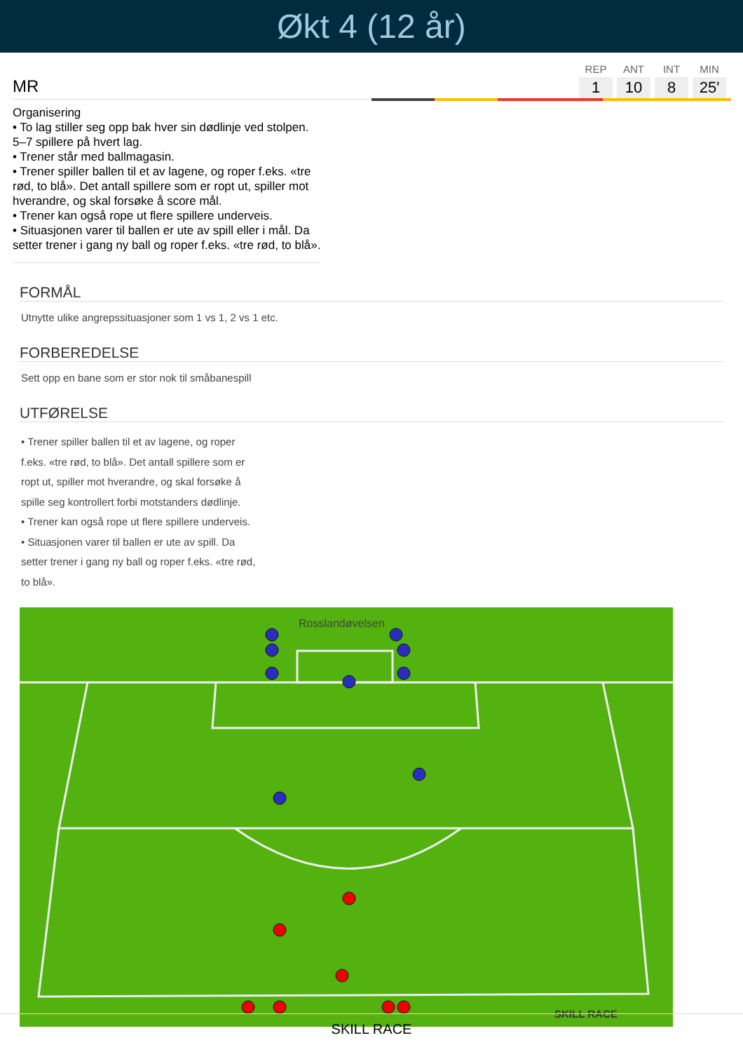Økt 4 (12 år)
MR
| REP | ANT | INT | MIN |
| --- | --- | --- | --- |
| 1 | 10 | 8 | 25' |
Organisering
• To lag stiller seg opp bak hver sin dødlinje ved stolpen. 5–7 spillere på hvert lag.
• Trener står med ballmagasin.
• Trener spiller ballen til et av lagene, og roper f.eks. «tre rød, to blå». Det antall spillere som er ropt ut, spiller mot hverandre, og skal forsøke å score mål.
• Trener kan også rope ut flere spillere underveis.
• Situasjonen varer til ballen er ute av spill eller i mål. Da setter trener i gang ny ball og roper f.eks. «tre rød, to blå».
FORMÅL
Utnytte ulike angrepssituasjoner som 1 vs 1, 2 vs 1 etc.
FORBEREDELSE
Sett opp en bane som er stor nok til småbanespill
UTFØRELSE
• Trener spiller ballen til et av lagene, og roper f.eks. «tre rød, to blå». Det antall spillere som er ropt ut, spiller mot hverandre, og skal forsøke å spille seg kontrollert forbi motstanders dødlinje.
• Trener kan også rope ut flere spillere underveis.
• Situasjonen varer til ballen er ute av spill. Da setter trener i gang ny ball og roper f.eks. «tre rød, to blå».
Rosslandøvelsen
SKILL RACE
SKILL RACE